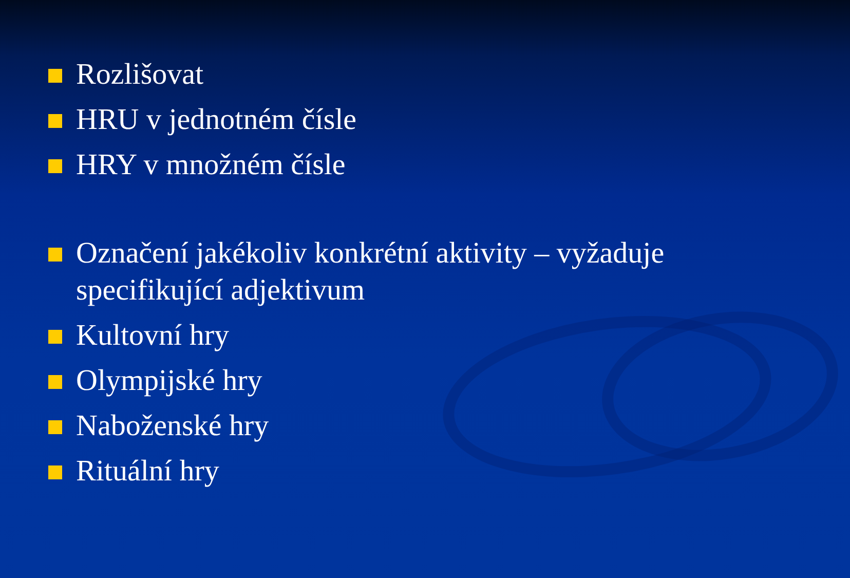Rozlišovat
HRU v jednotném čísle
HRY v množném čísle
Označení jakékoliv konkrétní aktivity – vyžaduje specifikující adjektivum
Kultovní hry
Olympijské hry
Naboženské hry
Rituální hry